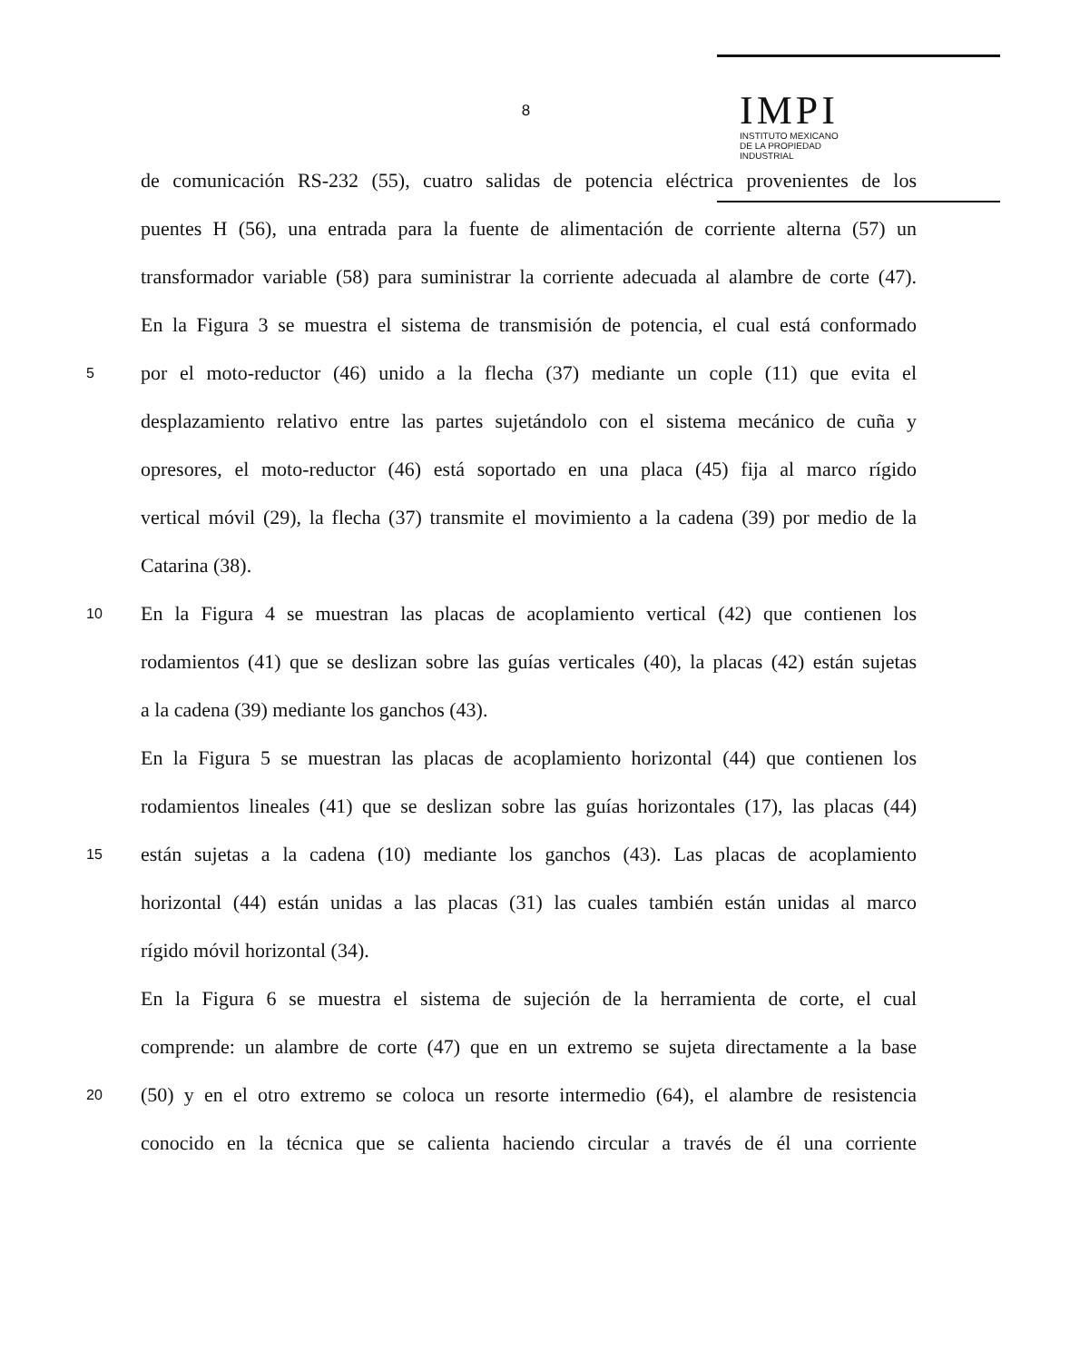8
IMPI
INSTITUTO MEXICANO
DE LA PROPIEDAD
INDUSTRIAL
de comunicación RS-232 (55), cuatro salidas de potencia eléctrica provenientes de los
puentes H (56), una entrada para la fuente de alimentación de corriente alterna (57) un
transformador variable (58) para suministrar la corriente adecuada al alambre de corte (47).
En la Figura 3 se muestra el sistema de transmisión de potencia, el cual está conformado
5
por el moto-reductor (46) unido a la flecha (37) mediante un cople (11) que evita el
desplazamiento relativo entre las partes sujetándolo con el sistema mecánico de cuña y
opresores, el moto-reductor (46) está soportado en una placa (45) fija al marco rígido
vertical móvil (29), la flecha (37) transmite el movimiento a la cadena (39) por medio de la
Catarina (38).
10
En la Figura 4 se muestran las placas de acoplamiento vertical (42) que contienen los
rodamientos (41) que se deslizan sobre las guías verticales (40), la placas (42) están sujetas
a la cadena (39) mediante los ganchos (43).
En la Figura 5 se muestran las placas de acoplamiento horizontal (44) que contienen los
rodamientos lineales (41) que se deslizan sobre las guías horizontales (17), las placas (44)
15
están sujetas a la cadena (10) mediante los ganchos (43). Las placas de acoplamiento
horizontal (44) están unidas a las placas (31) las cuales también están unidas al marco
rígido móvil horizontal (34).
En la Figura 6 se muestra el sistema de sujeción de la herramienta de corte, el cual
comprende: un alambre de corte (47) que en un extremo se sujeta directamente a la base
20
(50) y en el otro extremo se coloca un resorte intermedio (64), el alambre de resistencia
conocido en la técnica que se calienta haciendo circular a través de él una corriente